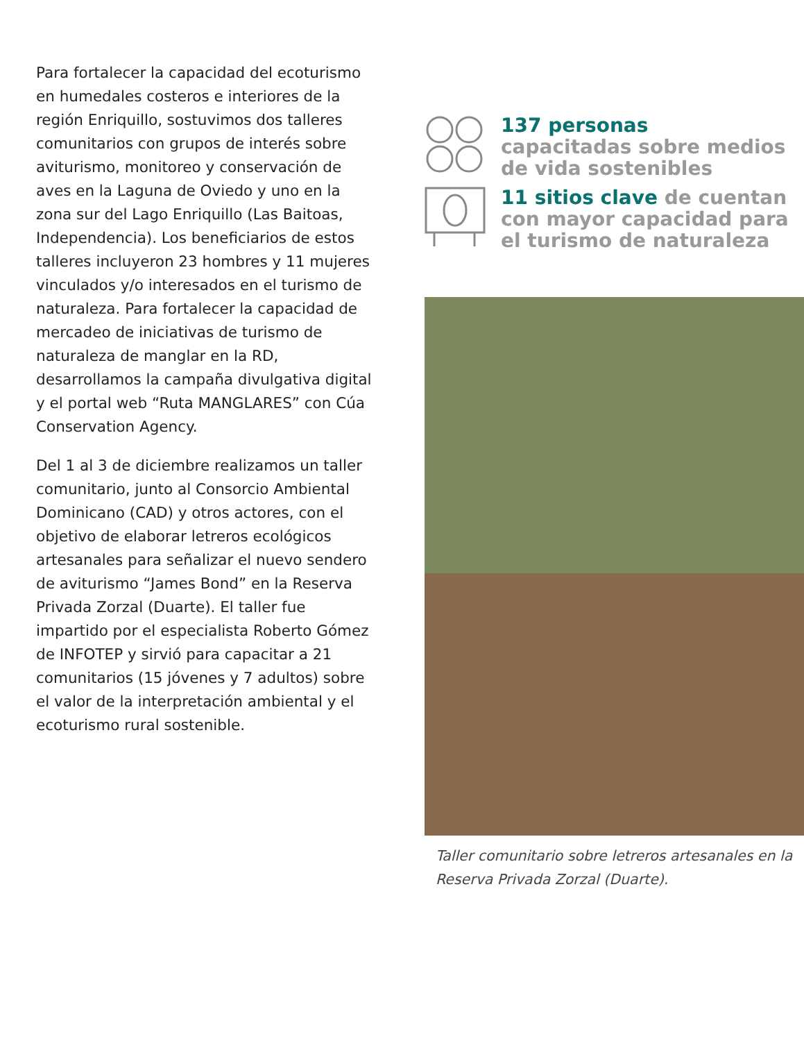Para fortalecer la capacidad del ecoturismo en humedales costeros e interiores de la región Enriquillo, sostuvimos dos talleres comunitarios con grupos de interés sobre aviturismo, monitoreo y conservación de aves en la Laguna de Oviedo y uno en la zona sur del Lago Enriquillo (Las Baitoas, Independencia). Los beneficiarios de estos talleres incluyeron 23 hombres y 11 mujeres vinculados y/o interesados en el turismo de naturaleza. Para fortalecer la capacidad de mercadeo de iniciativas de turismo de naturaleza de manglar en la RD, desarrollamos la campaña divulgativa digital y el portal web “Ruta MANGLARES” con Cúa Conservation Agency.
Del 1 al 3 de diciembre realizamos un taller comunitario, junto al Consorcio Ambiental Dominicano (CAD) y otros actores, con el objetivo de elaborar letreros ecológicos artesanales para señalizar el nuevo sendero de aviturismo “James Bond” en la Reserva Privada Zorzal (Duarte). El taller fue impartido por el especialista Roberto Gómez de INFOTEP y sirvió para capacitar a 21 comunitarios (15 jóvenes y 7 adultos) sobre el valor de la interpretación ambiental y el ecoturismo rural sostenible.
137 personas
capacitadas sobre medios de vida sostenibles
11 sitios clave de cuentan con mayor capacidad para el turismo de naturaleza
Taller comunitario sobre letreros artesanales en la Reserva Privada Zorzal (Duarte).